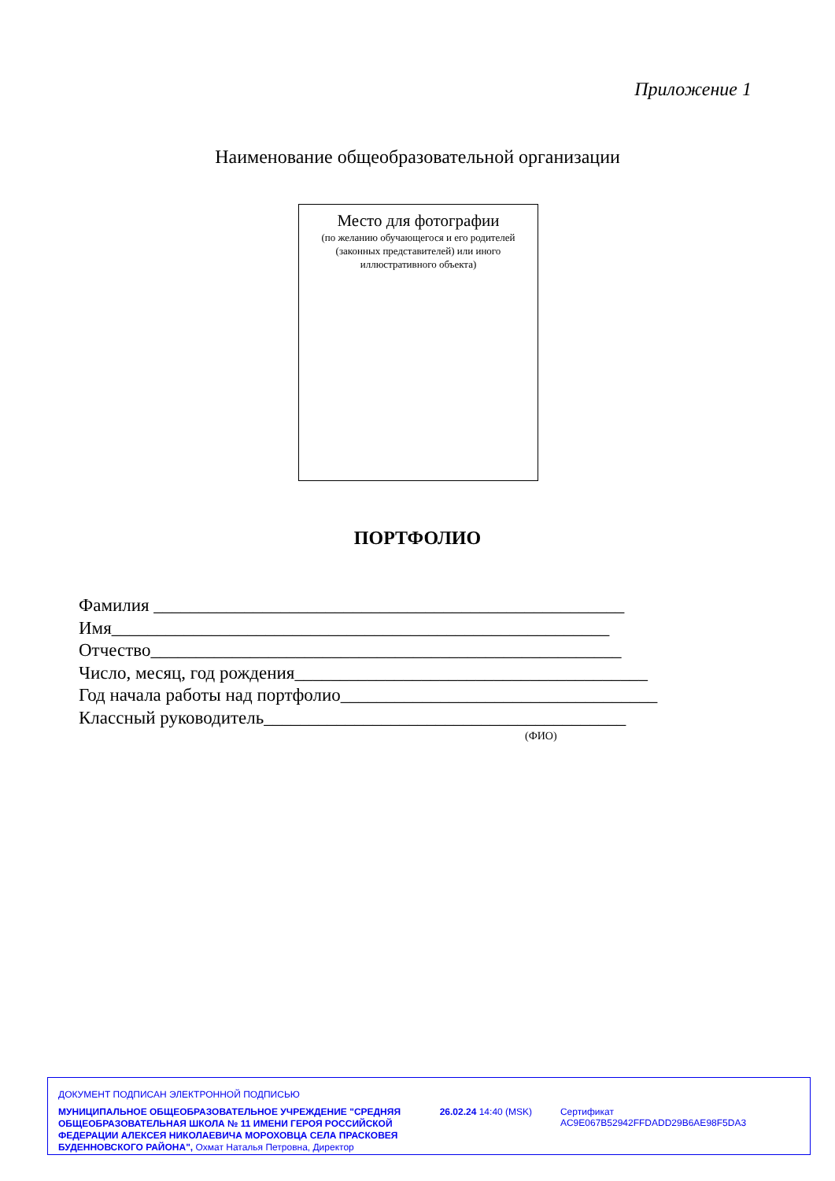Приложение 1
Наименование общеобразовательной организации
Место для фотографии
(по желанию обучающегося и его родителей
(законных представителей) или иного
иллюстративного объекта)
ПОРТФОЛИО
Фамилия ____________________________________________________
Имя_______________________________________________________
Отчество____________________________________________________
Число, месяц, год рождения_______________________________________
Год начала работы над портфолио___________________________________
Классный руководитель________________________________________
(ФИО)
ДОКУМЕНТ ПОДПИСАН ЭЛЕКТРОННОЙ ПОДПИСЬЮ
МУНИЦИПАЛЬНОЕ ОБЩЕОБРАЗОВАТЕЛЬНОЕ УЧРЕЖДЕНИЕ "СРЕДНЯЯ ОБЩЕОБРАЗОВАТЕЛЬНАЯ ШКОЛА № 11 ИМЕНИ ГЕРОЯ РОССИЙСКОЙ ФЕДЕРАЦИИ АЛЕКСЕЯ НИКОЛАЕВИЧА МОРОХОВЦА СЕЛА ПРАСКОВЕЯ БУДЕННОВСКОГО РАЙОНА", Охмат Наталья Петровна, Директор
26.02.24 14:40 (MSK) Сертификат AC9E067B52942FFDADD29B6AE98F5DA3